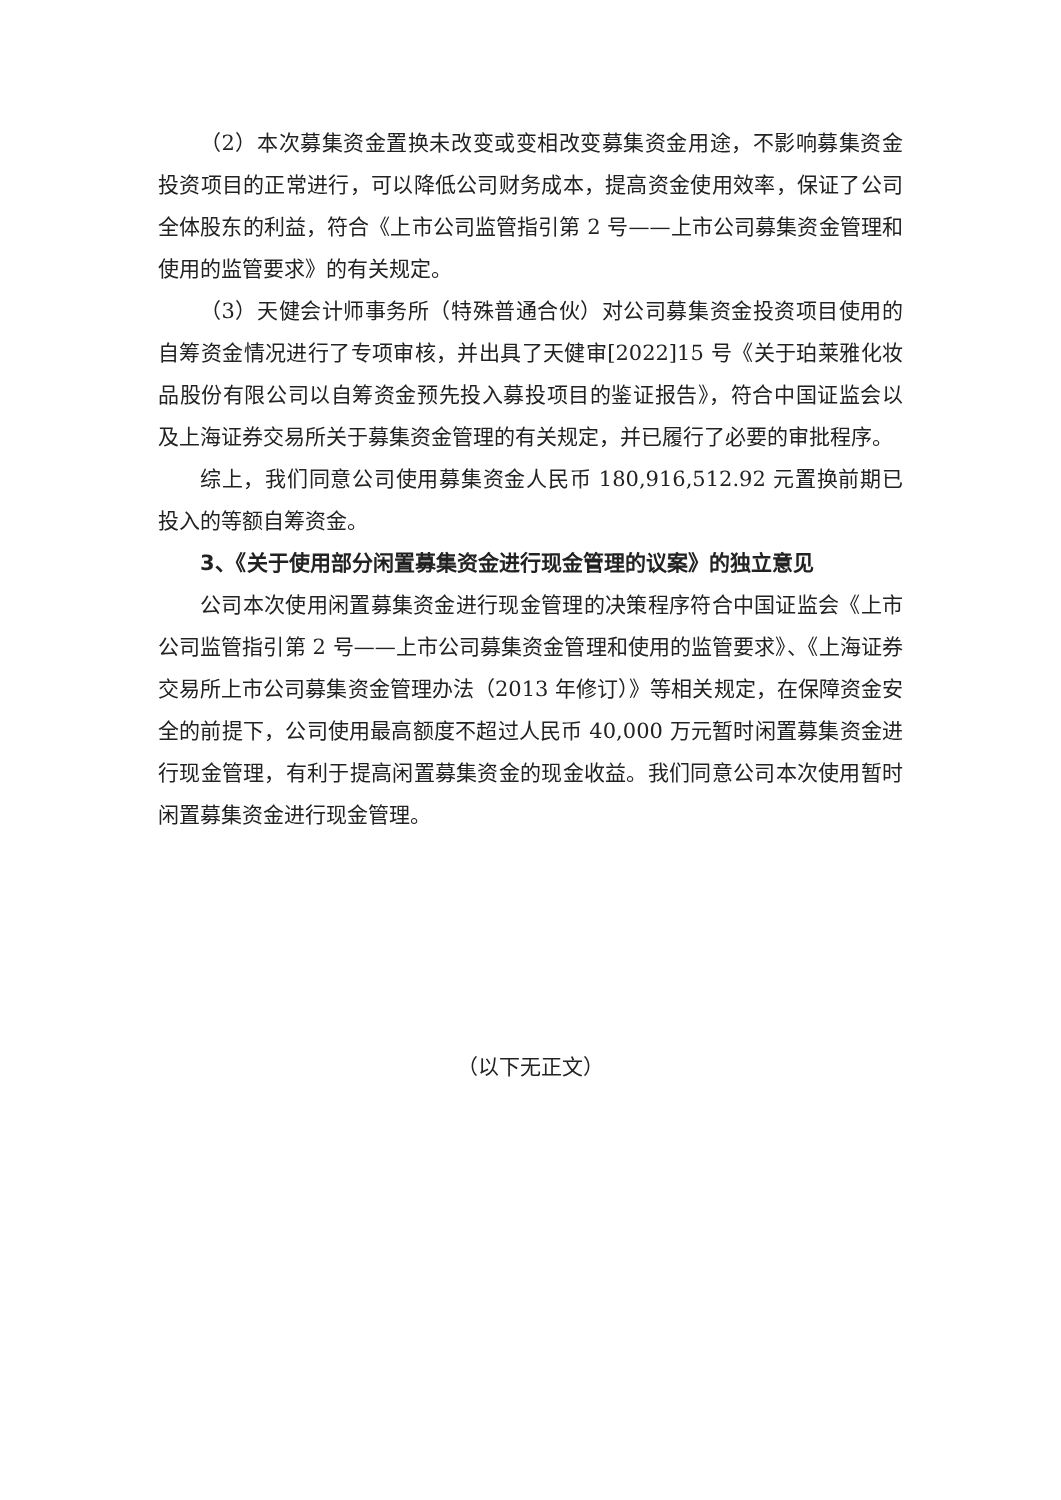（2）本次募集资金置换未改变或变相改变募集资金用途，不影响募集资金投资项目的正常进行，可以降低公司财务成本，提高资金使用效率，保证了公司全体股东的利益，符合《上市公司监管指引第 2 号——上市公司募集资金管理和使用的监管要求》的有关规定。
（3）天健会计师事务所（特殊普通合伙）对公司募集资金投资项目使用的自筹资金情况进行了专项审核，并出具了天健审[2022]15 号《关于珀莱雅化妆品股份有限公司以自筹资金预先投入募投项目的鉴证报告》，符合中国证监会以及上海证券交易所关于募集资金管理的有关规定，并已履行了必要的审批程序。
综上，我们同意公司使用募集资金人民币 180,916,512.92 元置换前期已投入的等额自筹资金。
3、《关于使用部分闲置募集资金进行现金管理的议案》的独立意见
公司本次使用闲置募集资金进行现金管理的决策程序符合中国证监会《上市公司监管指引第 2 号——上市公司募集资金管理和使用的监管要求》、《上海证券交易所上市公司募集资金管理办法（2013 年修订）》等相关规定，在保障资金安全的前提下，公司使用最高额度不超过人民币 40,000 万元暂时闲置募集资金进行现金管理，有利于提高闲置募集资金的现金收益。我们同意公司本次使用暂时闲置募集资金进行现金管理。
（以下无正文）